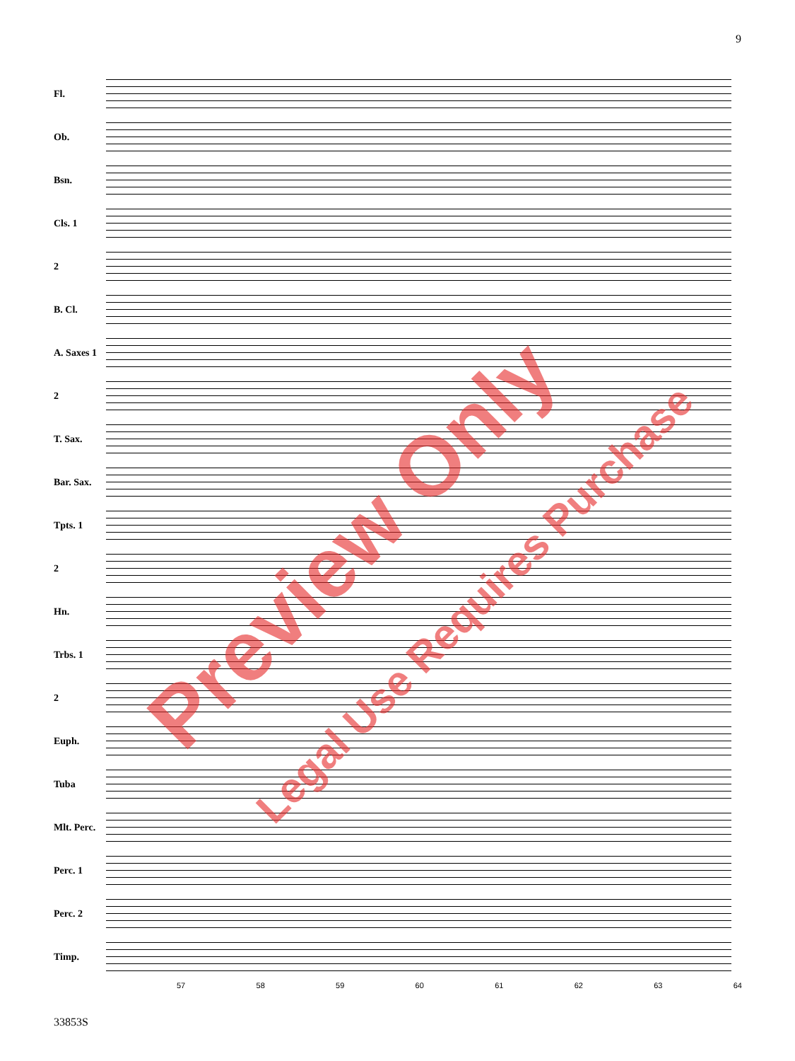9
Fl.
Ob.
Bsn.
Cls. 1
2
B. Cl.
A. Saxes 1
2
T. Sax.
Bar. Sax.
Tpts. 1
2
Hn.
Trbs. 1
2
Euph.
Tuba
Mlt. Perc.
Perc. 1
Perc. 2
Timp.
57 58 59 60 61 62 63 64
33853S
Preview Only
Legal Use Requires Purchase